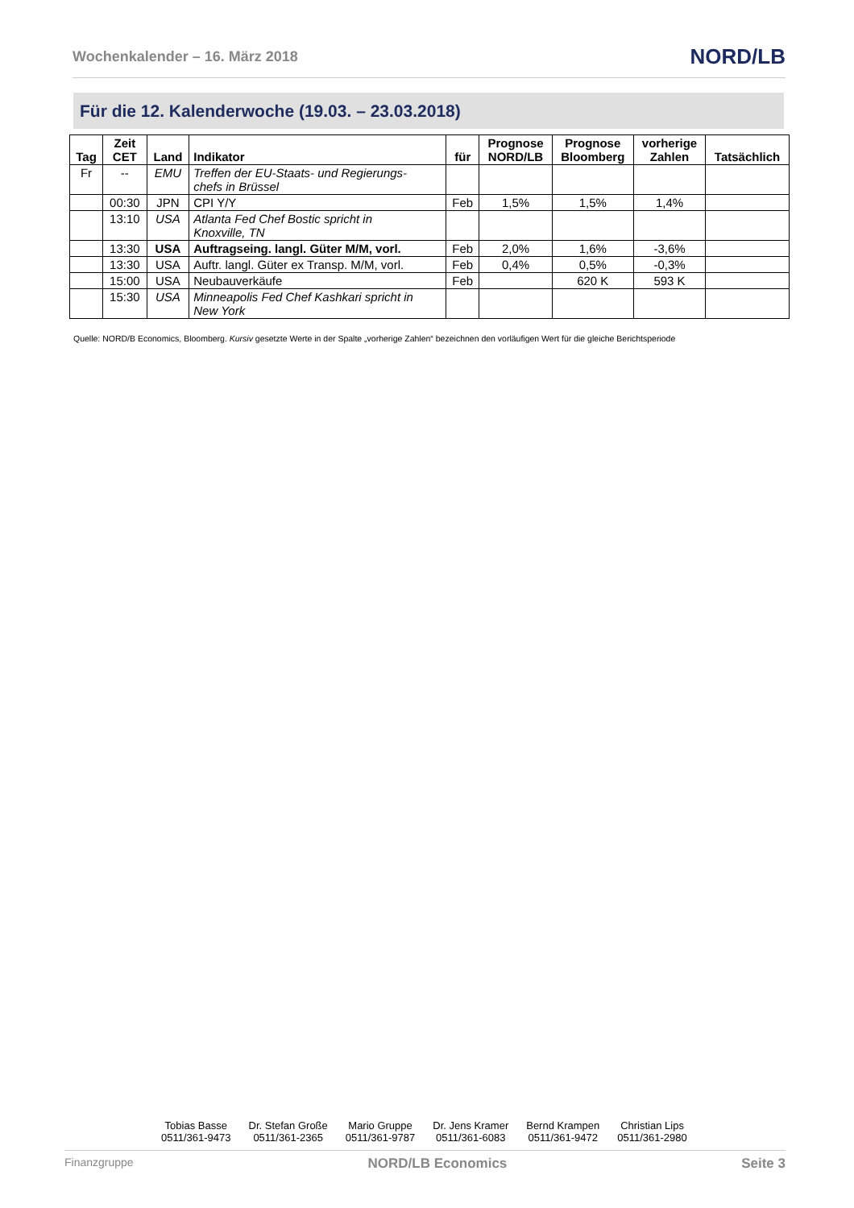Wochenkalender – 16. März 2018 NORD/LB
Für die 12. Kalenderwoche (19.03. – 23.03.2018)
| Tag | Zeit CET | Land | Indikator | für | Prognose NORD/LB | Prognose Bloomberg | vorherige Zahlen | Tatsächlich |
| --- | --- | --- | --- | --- | --- | --- | --- | --- |
| Fr | -- | EMU | Treffen der EU-Staats- und Regierungs- chefs in Brüssel | | | | | |
| | 00:30 | JPN | CPI Y/Y | Feb | 1,5% | 1,5% | 1,4% | |
| | 13:10 | USA | Atlanta Fed Chef Bostic spricht in Knoxville, TN | | | | | |
| | 13:30 | USA | Auftragseing. langl. Güter M/M, vorl. | Feb | 2,0% | 1,6% | -3,6% | |
| | 13:30 | USA | Auftr. langl. Güter ex Transp. M/M, vorl. | Feb | 0,4% | 0,5% | -0,3% | |
| | 15:00 | USA | Neubauverkäufe | Feb | | 620 K | 593 K | |
| | 15:30 | USA | Minneapolis Fed Chef Kashkari spricht in New York | | | | | |
Quelle: NORD/B Economics, Bloomberg. Kursiv gesetzte Werte in der Spalte „vorherige Zahlen“ bezeichnen den vorläufigen Wert für die gleiche Berichtsperiode
Tobias Basse
0511/361-9473
Dr. Stefan Große
0511/361-2365
Mario Gruppe
0511/361-9787
Dr. Jens Kramer
0511/361-6083
Bernd Krampen
0511/361-9472
Christian Lips
0511/361-2980
Finanzgruppe NORD/LB Economics Seite 3